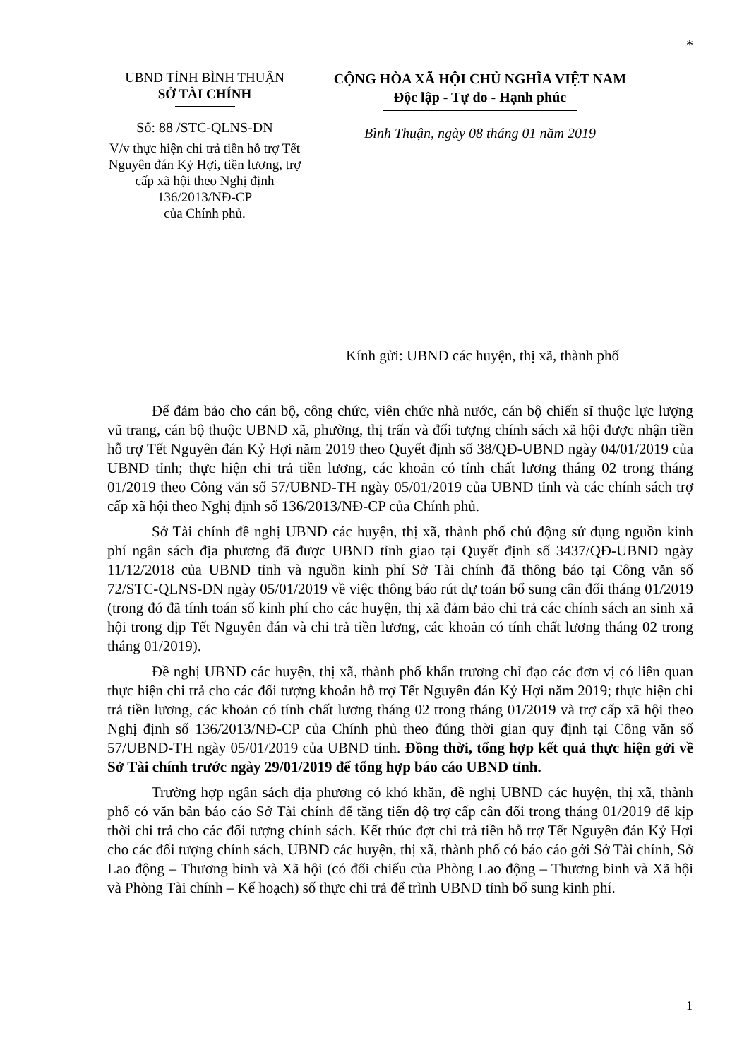*
UBND TỈNH BÌNH THUẬN
SỞ TÀI CHÍNH
Số: 88 /STC-QLNS-DN
V/v thực hiện chi trả tiền hỗ trợ Tết Nguyên đán Kỷ Hợi, tiền lương, trợ cấp xã hội theo Nghị định 136/2013/NĐ-CP
của Chính phủ.
CỘNG HÒA XÃ HỘI CHỦ NGHĨA VIỆT NAM
Độc lập - Tự do - Hạnh phúc
Bình Thuận, ngày 08 tháng 01 năm 2019
Kính gửi: UBND các huyện, thị xã, thành phố
Để đảm bảo cho cán bộ, công chức, viên chức nhà nước, cán bộ chiến sĩ thuộc lực lượng vũ trang, cán bộ thuộc UBND xã, phường, thị trấn và đối tượng chính sách xã hội được nhận tiền hỗ trợ Tết Nguyên đán Kỷ Hợi năm 2019 theo Quyết định số 38/QĐ-UBND ngày 04/01/2019 của UBND tỉnh; thực hiện chi trả tiền lương, các khoản có tính chất lương tháng 02 trong tháng 01/2019 theo Công văn số 57/UBND-TH ngày 05/01/2019 của UBND tỉnh và các chính sách trợ cấp xã hội theo Nghị định số 136/2013/NĐ-CP của Chính phủ.
Sở Tài chính đề nghị UBND các huyện, thị xã, thành phố chủ động sử dụng nguồn kinh phí ngân sách địa phương đã được UBND tỉnh giao tại Quyết định số 3437/QĐ-UBND ngày 11/12/2018 của UBND tỉnh và nguồn kinh phí Sở Tài chính đã thông báo tại Công văn số 72/STC-QLNS-DN ngày 05/01/2019 về việc thông báo rút dự toán bổ sung cân đối tháng 01/2019 (trong đó đã tính toán số kinh phí cho các huyện, thị xã đảm bảo chi trả các chính sách an sinh xã hội trong dịp Tết Nguyên đán và chi trả tiền lương, các khoản có tính chất lương tháng 02 trong tháng 01/2019).
Đề nghị UBND các huyện, thị xã, thành phố khẩn trương chỉ đạo các đơn vị có liên quan thực hiện chi trả cho các đối tượng khoản hỗ trợ Tết Nguyên đán Kỷ Hợi năm 2019; thực hiện chi trả tiền lương, các khoản có tính chất lương tháng 02 trong tháng 01/2019 và trợ cấp xã hội theo Nghị định số 136/2013/NĐ-CP của Chính phủ theo đúng thời gian quy định tại Công văn số 57/UBND-TH ngày 05/01/2019 của UBND tỉnh. Đồng thời, tổng hợp kết quả thực hiện gởi về Sở Tài chính trước ngày 29/01/2019 để tổng hợp báo cáo UBND tỉnh.
Trường hợp ngân sách địa phương có khó khăn, đề nghị UBND các huyện, thị xã, thành phố có văn bản báo cáo Sở Tài chính để tăng tiến độ trợ cấp cân đối trong tháng 01/2019 để kịp thời chi trả cho các đối tượng chính sách. Kết thúc đợt chi trả tiền hỗ trợ Tết Nguyên đán Kỷ Hợi cho các đối tượng chính sách, UBND các huyện, thị xã, thành phố có báo cáo gởi Sở Tài chính, Sở Lao động – Thương binh và Xã hội (có đối chiếu của Phòng Lao động – Thương binh và Xã hội và Phòng Tài chính – Kế hoạch) số thực chi trả để trình UBND tỉnh bổ sung kinh phí.
1